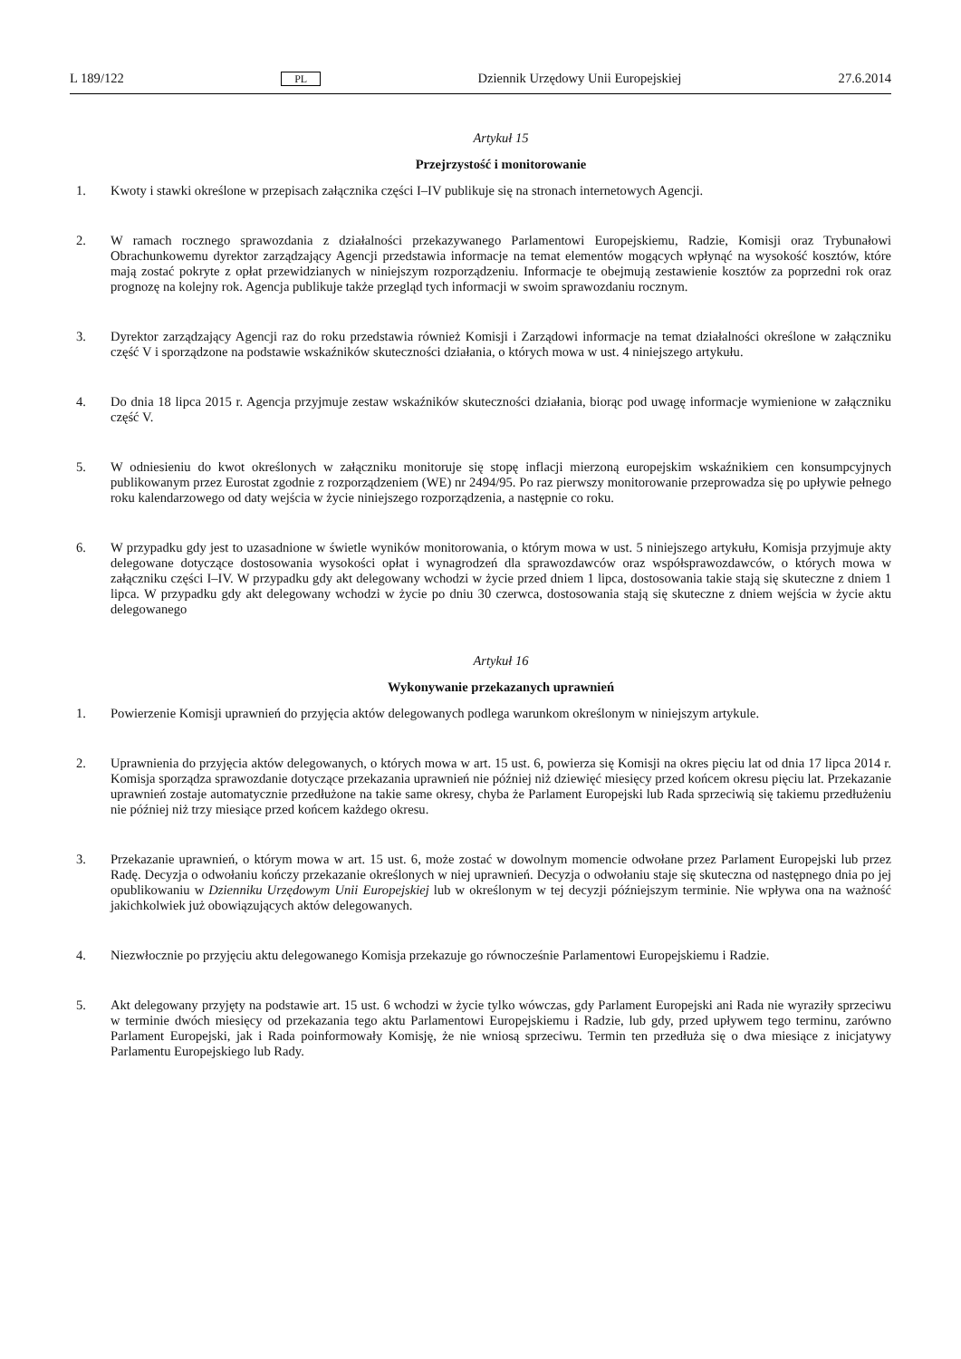L 189/122 PL Dziennik Urzędowy Unii Europejskiej 27.6.2014
Artykuł 15
Przejrzystość i monitorowanie
1. Kwoty i stawki określone w przepisach załącznika części I–IV publikuje się na stronach internetowych Agencji.
2. W ramach rocznego sprawozdania z działalności przekazywanego Parlamentowi Europejskiemu, Radzie, Komisji oraz Trybunałowi Obrachunkowemu dyrektor zarządzający Agencji przedstawia informacje na temat elementów mogących wpłynąć na wysokość kosztów, które mają zostać pokryte z opłat przewidzianych w niniejszym rozporządzeniu. Informacje te obejmują zestawienie kosztów za poprzedni rok oraz prognozę na kolejny rok. Agencja publikuje także przegląd tych informacji w swoim sprawozdaniu rocznym.
3. Dyrektor zarządzający Agencji raz do roku przedstawia również Komisji i Zarządowi informacje na temat działalności określone w załączniku część V i sporządzone na podstawie wskaźników skuteczności działania, o których mowa w ust. 4 niniejszego artykułu.
4. Do dnia 18 lipca 2015 r. Agencja przyjmuje zestaw wskaźników skuteczności działania, biorąc pod uwagę informacje wymienione w załączniku część V.
5. W odniesieniu do kwot określonych w załączniku monitoruje się stopę inflacji mierzoną europejskim wskaźnikiem cen konsumpcyjnych publikowanym przez Eurostat zgodnie z rozporządzeniem (WE) nr 2494/95. Po raz pierwszy monitorowanie przeprowadza się po upływie pełnego roku kalendarzowego od daty wejścia w życie niniejszego rozporządzenia, a następnie co roku.
6. W przypadku gdy jest to uzasadnione w świetle wyników monitorowania, o którym mowa w ust. 5 niniejszego artykułu, Komisja przyjmuje akty delegowane dotyczące dostosowania wysokości opłat i wynagrodzeń dla sprawozdawców oraz współsprawozdawców, o których mowa w załączniku części I–IV. W przypadku gdy akt delegowany wchodzi w życie przed dniem 1 lipca, dostosowania takie stają się skuteczne z dniem 1 lipca. W przypadku gdy akt delegowany wchodzi w życie po dniu 30 czerwca, dostosowania stają się skuteczne z dniem wejścia w życie aktu delegowanego
Artykuł 16
Wykonywanie przekazanych uprawnień
1. Powierzenie Komisji uprawnień do przyjęcia aktów delegowanych podlega warunkom określonym w niniejszym artykule.
2. Uprawnienia do przyjęcia aktów delegowanych, o których mowa w art. 15 ust. 6, powierza się Komisji na okres pięciu lat od dnia 17 lipca 2014 r. Komisja sporządza sprawozdanie dotyczące przekazania uprawnień nie później niż dziewięć miesięcy przed końcem okresu pięciu lat. Przekazanie uprawnień zostaje automatycznie przedłużone na takie same okresy, chyba że Parlament Europejski lub Rada sprzeciwią się takiemu przedłużeniu nie później niż trzy miesiące przed końcem każdego okresu.
3. Przekazanie uprawnień, o którym mowa w art. 15 ust. 6, może zostać w dowolnym momencie odwołane przez Parlament Europejski lub przez Radę. Decyzja o odwołaniu kończy przekazanie określonych w niej uprawnień. Decyzja o odwołaniu staje się skuteczna od następnego dnia po jej opublikowaniu w Dzienniku Urzędowym Unii Europejskiej lub w określonym w tej decyzji późniejszym terminie. Nie wpływa ona na ważność jakichkolwiek już obowiązujących aktów delegowanych.
4. Niezwłocznie po przyjęciu aktu delegowanego Komisja przekazuje go równocześnie Parlamentowi Europejskiemu i Radzie.
5. Akt delegowany przyjęty na podstawie art. 15 ust. 6 wchodzi w życie tylko wówczas, gdy Parlament Europejski ani Rada nie wyraziły sprzeciwu w terminie dwóch miesięcy od przekazania tego aktu Parlamentowi Europejskiemu i Radzie, lub gdy, przed upływem tego terminu, zarówno Parlament Europejski, jak i Rada poinformowały Komisję, że nie wniosą sprzeciwu. Termin ten przedłuża się o dwa miesiące z inicjatywy Parlamentu Europejskiego lub Rady.